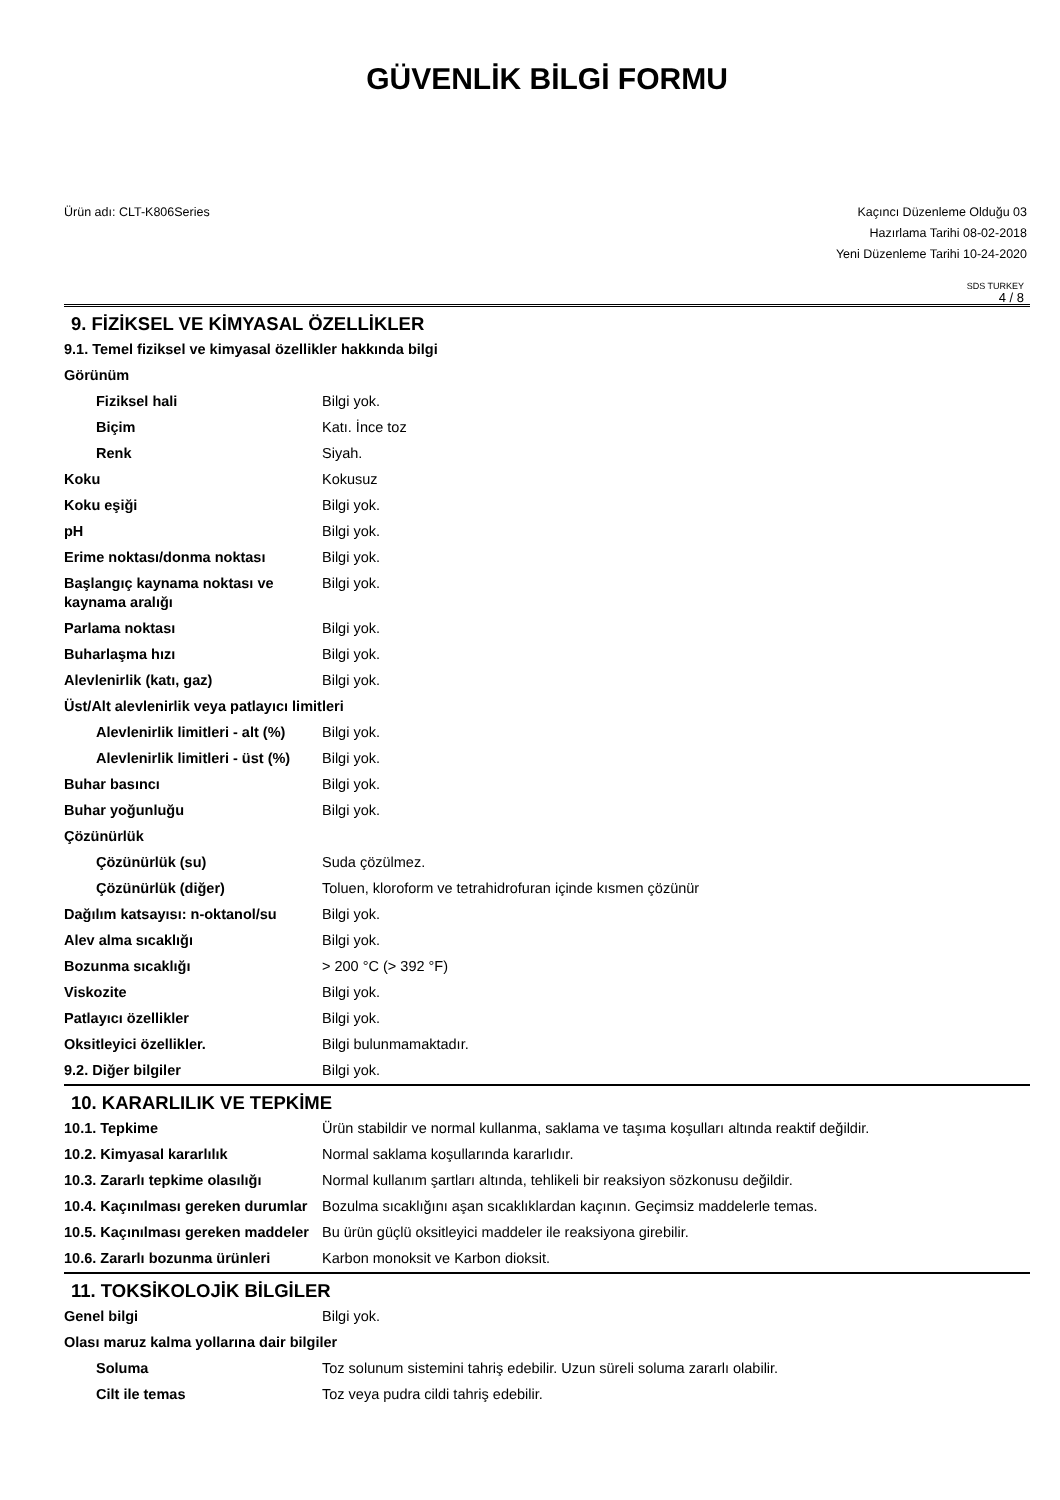GÜVENLİK BİLGİ FORMU
Ürün adı: CLT-K806Series Kaçıncı Düzenleme Olduğu 03
Hazırlama Tarihi 08-02-2018
Yeni Düzenleme Tarihi 10-24-2020
SDS TURKEY
4 / 8
9. FİZİKSEL VE KİMYASAL ÖZELLİKLER
| 9.1. Temel fiziksel ve kimyasal özellikler hakkında bilgi | |
| Görünüm | |
| Fiziksel hali | Bilgi yok. |
| Biçim | Katı. İnce toz |
| Renk | Siyah. |
| Koku | Kokusuz |
| Koku eşiği | Bilgi yok. |
| pH | Bilgi yok. |
| Erime noktası/donma noktası | Bilgi yok. |
| Başlangıç kaynama noktası ve kaynama aralığı | Bilgi yok. |
| Parlama noktası | Bilgi yok. |
| Buharlaşma hızı | Bilgi yok. |
| Alevlenirlik (katı, gaz) | Bilgi yok. |
| Üst/Alt alevlenirlik veya patlayıcı limitleri | |
| Alevlenirlik limitleri - alt (%) | Bilgi yok. |
| Alevlenirlik limitleri - üst (%) | Bilgi yok. |
| Buhar basıncı | Bilgi yok. |
| Buhar yoğunluğu | Bilgi yok. |
| Çözünürlük | |
| Çözünürlük (su) | Suda çözülmez. |
| Çözünürlük (diğer) | Toluen, kloroform ve tetrahidrofuran içinde kısmen çözünür |
| Dağılım katsayısı: n-oktanol/su | Bilgi yok. |
| Alev alma sıcaklığı | Bilgi yok. |
| Bozunma sıcaklığı | > 200 °C (> 392 °F) |
| Viskozite | Bilgi yok. |
| Patlayıcı özellikler | Bilgi yok. |
| Oksitleyici özellikler. | Bilgi bulunmamaktadır. |
| 9.2. Diğer bilgiler | Bilgi yok. |
10. KARARLILIK VE TEPKİME
| 10.1. Tepkime | Ürün stabildir ve normal kullanma, saklama ve taşıma koşulları altında reaktif değildir. |
| 10.2. Kimyasal kararlılık | Normal saklama koşullarında kararlıdır. |
| 10.3. Zararlı tepkime olasılığı | Normal kullanım şartları altında, tehlikeli bir reaksiyon sözkonusu değildir. |
| 10.4. Kaçınılması gereken durumlar | Bozulma sıcaklığını aşan sıcaklıklardan kaçının. Geçimsiz maddelerle temas. |
| 10.5. Kaçınılması gereken maddeler | Bu ürün güçlü oksitleyici maddeler ile reaksiyona girebilir. |
| 10.6. Zararlı bozunma ürünleri | Karbon monoksit ve Karbon dioksit. |
11. TOKSİKOLOJİK BİLGİLER
| Genel bilgi | Bilgi yok. |
| Olası maruz kalma yollarına dair bilgiler | |
| Soluma | Toz solunum sistemini tahriş edebilir. Uzun süreli soluma zararlı olabilir. |
| Cilt ile temas | Toz veya pudra cildi tahriş edebilir. |